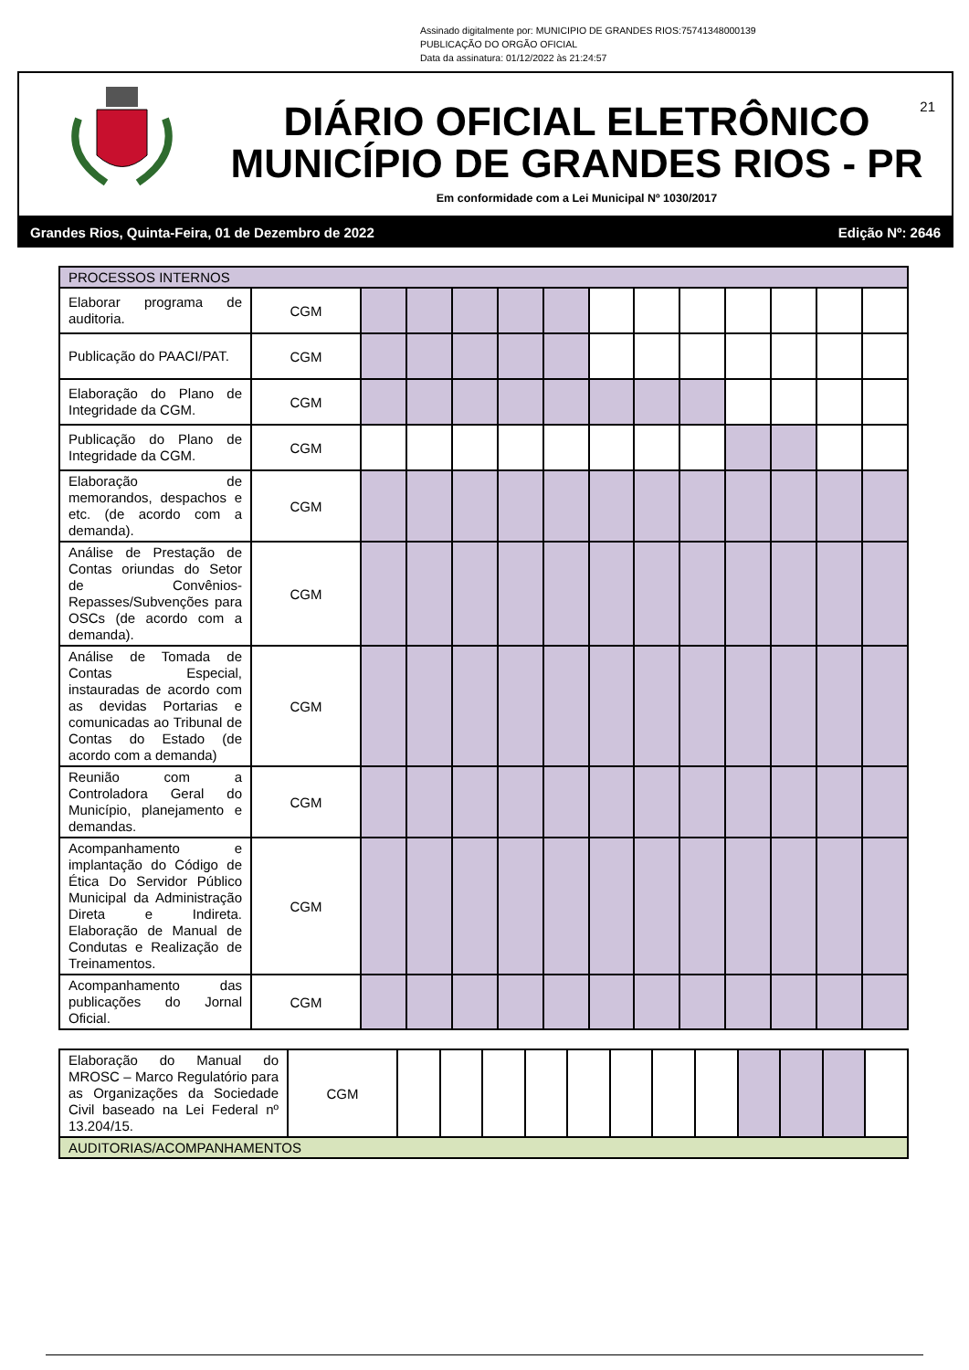Assinado digitalmente por: MUNICIPIO DE GRANDES RIOS:75741348000139
PUBLICAÇÃO DO ORGÃO OFICIAL
Data da assinatura: 01/12/2022 às 21:24:57
21
DIÁRIO OFICIAL ELETRÔNICO
MUNICÍPIO DE GRANDES RIOS - PR
Em conformidade com a Lei Municipal Nº 1030/2017
Grandes Rios, Quinta-Feira, 01 de Dezembro de 2022 Edição Nº: 2646
| PROCESSOS INTERNOS | | | | | | | | | | | | | |
| Elaborar programa de auditoria. | CGM | | | | | | | | | | | | |
| Publicação do PAACI/PAT. | CGM | | | | | | | | | | | | |
| Elaboração do Plano de Integridade da CGM. | CGM | | | | | | | | | | | | |
| Publicação do Plano de Integridade da CGM. | CGM | | | | | | | | | | | | |
| Elaboração de memorandos, despachos e etc. (de acordo com a demanda). | CGM | | | | | | | | | | | | |
| Análise de Prestação de Contas oriundas do Setor de Convênios-Repasses/Subvenções para OSCs (de acordo com a demanda). | CGM | | | | | | | | | | | | |
| Análise de Tomada de Contas Especial, instauradas de acordo com as devidas Portarias e comunicadas ao Tribunal de Contas do Estado (de acordo com a demanda) | CGM | | | | | | | | | | | | |
| Reunião com a Controladora Geral do Município, planejamento e demandas. | CGM | | | | | | | | | | | | |
| Acompanhamento e implantação do Código de Ética Do Servidor Público Municipal da Administração Direta e Indireta. Elaboração de Manual de Condutas e Realização de Treinamentos. | CGM | | | | | | | | | | | | |
| Acompanhamento das publicações do Jornal Oficial. | CGM | | | | | | | | | | | | |
| Elaboração do Manual do MROSC – Marco Regulatório para as Organizações da Sociedade Civil baseado na Lei Federal nº 13.204/15. | CGM | | | | | | | | | | | | |
| AUDITORIAS/ACOMPANHAMENTOS | | | | | | | | | | | | | |